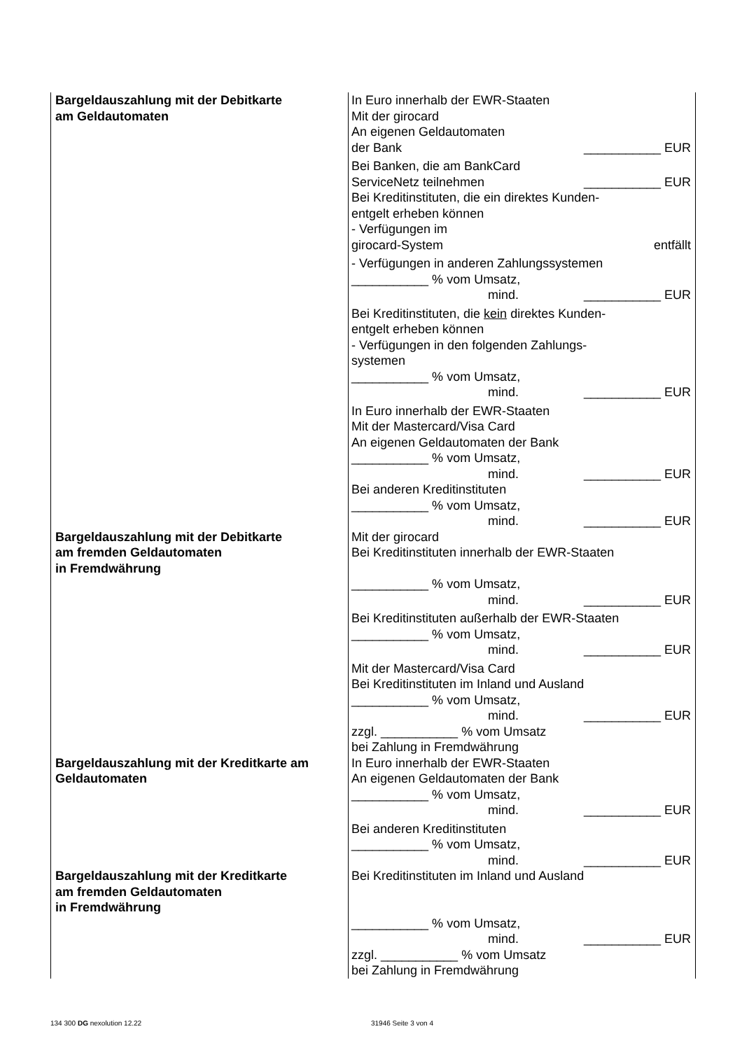| Bargeldauszahlung mit der Debitkarte am Geldautomaten | In Euro innerhalb der EWR-Staaten Mit der girocard An eigenen Geldautomaten der Bank ___________ EUR Bei Banken, die am BankCard ServiceNetz teilnehmen ___________ EUR Bei Kreditinstituten, die ein direktes Kunden- entgelt erheben können - Verfügungen im girocard-System entfällt - Verfügungen in anderen Zahlungssystemen ___________ % vom Umsatz, mind. ___________ EUR Bei Kreditinstituten, die kein direktes Kunden- entgelt erheben können - Verfügungen in den folgenden Zahlungs- systemen ___________ % vom Umsatz, mind. ___________ EUR In Euro innerhalb der EWR-Staaten Mit der Mastercard/Visa Card An eigenen Geldautomaten der Bank ___________ % vom Umsatz, mind. ___________ EUR Bei anderen Kreditinstituten ___________ % vom Umsatz, mind. ___________ EUR |
| Bargeldauszahlung mit der Debitkarte am fremden Geldautomaten in Fremdwährung | Mit der girocard Bei Kreditinstituten innerhalb der EWR-Staaten ___________ % vom Umsatz, mind. ___________ EUR Bei Kreditinstituten außerhalb der EWR-Staaten ___________ % vom Umsatz, mind. ___________ EUR Mit der Mastercard/Visa Card Bei Kreditinstituten im Inland und Ausland ___________ % vom Umsatz, mind. ___________ EUR zzgl. ___________ % vom Umsatz bei Zahlung in Fremdwährung |
| Bargeldauszahlung mit der Kreditkarte am Geldautomaten | In Euro innerhalb der EWR-Staaten An eigenen Geldautomaten der Bank ___________ % vom Umsatz, mind. ___________ EUR Bei anderen Kreditinstituten ___________ % vom Umsatz, mind. ___________ EUR |
| Bargeldauszahlung mit der Kreditkarte am fremden Geldautomaten in Fremdwährung | Bei Kreditinstituten im Inland und Ausland ___________ % vom Umsatz, mind. ___________ EUR zzgl. ___________ % vom Umsatz bei Zahlung in Fremdwährung |
134 300 DG nexolution 12.22 31946 Seite 3 von 4